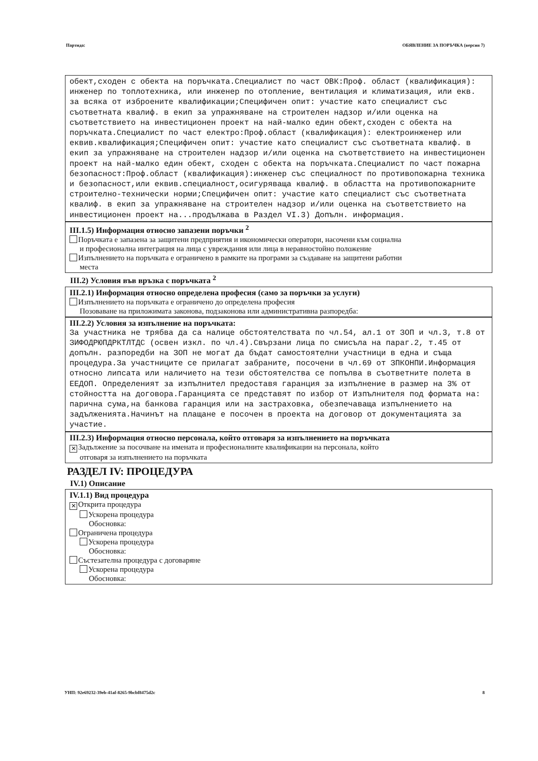Партида: ОБЯВЛЕНИЕ ЗА ПОРЪЧКА (версия 7)
обект,сходен с обекта на поръчката.Специалист по част ОВК:Проф. област (квалификация): инженер по топлотехника, или инженер по отопление, вентилация и климатизация, или екв. за всяка от изброените квалификации;Специфичен опит: участие като специалист със съответната квалиф. в екип за упражняване на строителен надзор и/или оценка на съответствието на инвестиционен проект на най-малко един обект,сходен с обекта на поръчката.Специалист по част електро:Проф.област (квалификация): електроинженер или еквив.квалификация;Специфичен опит: участие като специалист със съответната квалиф. в екип за упражняване на строителен надзор и/или оценка на съответствието на инвестиционен проект на най-малко един обект, сходен с обекта на поръчката.Специалист по част пожарна безопасност:Проф.област (квалификация):инженер със специалност по противопожарна техника и безопасност,или еквив.специалност,осигуряваща квалиф. в областта на противопожарните строително-технически норми;Специфичен опит: участие като специалист със съответната квалиф. в екип за упражняване на строителен надзор и/или оценка на съответствието на инвестиционен проект на...продължава в Раздел VI.3) Допълн. информация.
III.1.5) Информация относно запазени поръчки <sup>2</sup>
Поръчката е запазена за защитени предприятия и икономически оператори, насочени към социална
и професионална интеграция на лица с увреждания или лица в неравностойно положение
Изпълнението на поръчката е ограничено в рамките на програми за създаване на защитени работни
места
III.2) Условия във връзка с поръчката <sup>2</sup>
III.2.1) Информация относно определена професия (само за поръчки за услуги)
Изпълнението на поръчката е ограничено до определена професия
Позоваване на приложимата законова, подзаконова или административна разпоредба:
III.2.2) Условия за изпълнение на поръчката:
За участника не трябва да са налице обстоятелствата по чл.54, ал.1 от ЗОП и чл.3, т.8 от ЗИФОДРЮПДРКТЛТДС (освен изкл. по чл.4).Свързани лица по смисъла на параг.2, т.45 от допълн. разпоредби на ЗОП не могат да бъдат самостоятелни участници в една и съща процедура.За участниците се прилагат забраните, посочени в чл.69 от ЗПКОНПИ.Информация относно липсата или наличието на тези обстоятелства се попълва в съответните полета в ЕЕДОП. Определеният за изпълнител предоставя гаранция за изпълнение в размер на 3% от стойността на договора.Гаранцията се представят по избор от Изпълнителя под формата на: парична сума,на банкова гаранция или на застраховка, обезпечаваща изпълнението на задълженията.Начинът на плащане е посочен в проекта на договор от документацията за участие.
III.2.3) Информация относно персонала, който отговаря за изпълнението на поръчката
✕ Задължение за посочване на имената и професионалните квалификации на персонала, който
отговаря за изпълнението на поръчката
РАЗДЕЛ IV: ПРОЦЕДУРА
IV.1) Описание
IV.1.1) Вид процедура
✕ Открита процедура
Ускорена процедура
Обосновка:
Ограничена процедура
Ускорена процедура
Обосновка:
Състезателна процедура с договаряне
Ускорена процедура
Обосновка:
УНП: 92e69232-39eb-41af-8265-9bcbf8475d2c 8